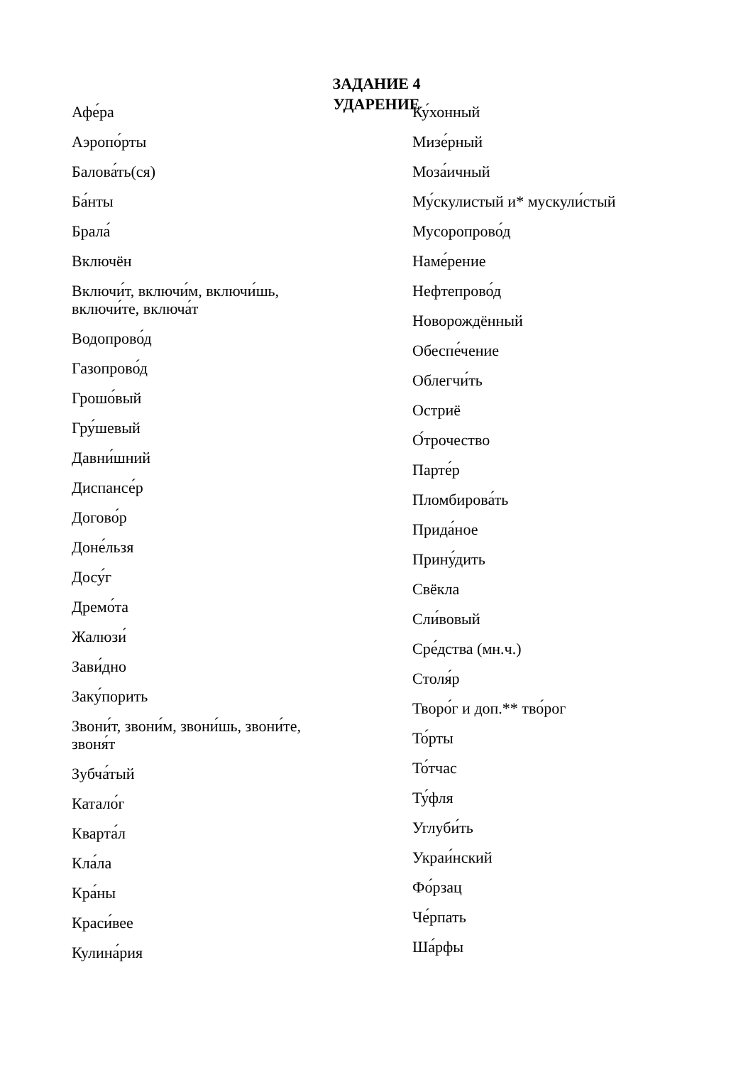ЗАДАНИЕ 4
УДАРЕНИЕ
Афе́ра
Аэропо́рты
Балова́ть(ся)
Ба́нты
Брала́
Включён
Включи́т, включи́м, включи́шь,
включи́те, включа́т
Водопрово́д
Газопрово́д
Грошо́вый
Гру́шевый
Давни́шний
Диспансе́р
Догово́р
Доне́льзя
Досу́г
Дремо́та
Жалюзи́
Зави́дно
Заку́порить
Звони́т, звони́м, звони́шь, звони́те,
звоня́т
Зубча́тый
Катало́г
Кварта́л
Кла́ла
Кра́ны
Краси́вее
Кулина́рия
Ку́хонный
Мизе́рный
Моза́ичный
Му́скулистый и* мускули́стый
Мусоропрово́д
Наме́рение
Нефтепрово́д
Новорождённый
Обеспе́чение
Облегчи́ть
Остриё
О́трочество
Парте́р
Пломбирова́ть
Прида́ное
Прину́дить
Свёкла
Сли́вовый
Сре́дства (мн.ч.)
Столя́р
Творо́г и доп.** тво́рог
То́рты
То́тчас
Ту́фля
Углуби́ть
Украи́нский
Фо́рзац
Че́рпать
Ша́рфы